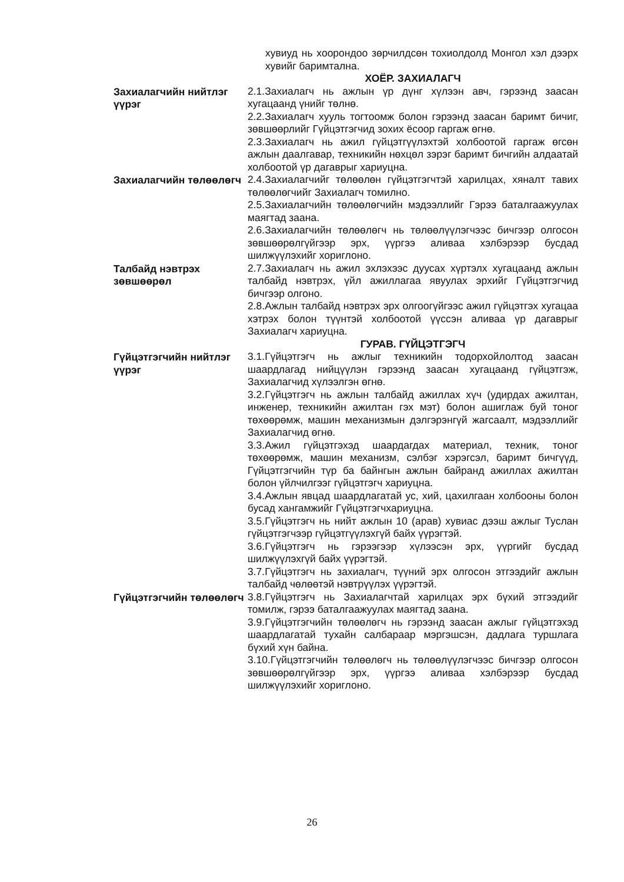хувиуд нь хоорондоо зөрчилдсөн тохиолдолд Монгол хэл дээрх хувийг баримтална.
ХОЁР. ЗАХИАЛАГЧ
Захиалагчийн нийтлэг үүрэг
2.1.Захиалагч нь ажлын үр дүнг хүлээн авч, гэрээнд заасан хугацаанд үнийг төлнө.
2.2.Захиалагч хууль тогтоомж болон гэрээнд заасан баримт бичиг, зөвшөөрлийг Гүйцэтгэгчид зохих ёсоор гаргаж өгнө.
2.3.Захиалагч нь ажил гүйцэтгүүлэхтэй холбоотой гаргаж өгсөн ажлын даалгавар, техникийн нөхцөл зэрэг баримт бичгийн алдаатай холбоотой үр дагаврыг хариуцна.
Захиалагчийн төлөөлөгч
2.4.Захиалагчийг төлөөлөн гүйцэтгэгчтэй харилцах, хяналт тавих төлөөлөгчийг Захиалагч томилно.
2.5.Захиалагчийн төлөөлөгчийн мэдээллийг Гэрээ баталгаажуулах маягтад заана.
2.6.Захиалагчийн төлөөлөгч нь төлөөлүүлэгчээс бичгээр олгосон зөвшөөрөлгүйгээр эрх, үүргээ аливаа хэлбэрээр бусдад шилжүүлэхийг хориглоно.
Талбайд нэвтрэх зөвшөөрөл
2.7.Захиалагч нь ажил эхлэхээс дуусах хүртэлх хугацаанд ажлын талбайд нэвтрэх, үйл ажиллагаа явуулах эрхийг Гүйцэтгэгчид бичгээр олгоно.
2.8.Ажлын талбайд нэвтрэх эрх олгоогүйгээс ажил гүйцэтгэх хугацаа хэтрэх болон түүнтэй холбоотой үүссэн аливаа үр дагаврыг Захиалагч хариуцна.
ГУРАВ. ГҮЙЦЭТГЭГЧ
Гүйцэтгэгчийн нийтлэг үүрэг
3.1.Гүйцэтгэгч нь ажлыг техникийн тодорхойлолтод заасан шаардлагад нийцүүлэн гэрээнд заасан хугацаанд гүйцэтгэж, Захиалагчид хүлээлгэн өгнө.
3.2.Гүйцэтгэгч нь ажлын талбайд ажиллах хүч (удирдах ажилтан, инженер, техникийн ажилтан гэх мэт) болон ашиглаж буй тоног төхөөрөмж, машин механизмын дэлгэрэнгүй жагсаалт, мэдээллийг Захиалагчид өгнө.
3.3.Ажил гүйцэтгэхэд шаардагдах материал, техник, тоног төхөөрөмж, машин механизм, сэлбэг хэрэгсэл, баримт бичгүүд, Гүйцэтгэгчийн түр ба байнгын ажлын байранд ажиллах ажилтан болон үйлчилгээг гүйцэтгэгч хариуцна.
3.4.Ажлын явцад шаардлагатай ус, хий, цахилгаан холбооны болон бусад хангамжийг Гүйцэтгэгчхариуцна.
3.5.Гүйцэтгэгч нь нийт ажлын 10 (арав) хувиас дээш ажлыг Туслан гүйцэтгэгчээр гүйцэтгүүлэхгүй байх үүрэгтэй.
3.6.Гүйцэтгэгч нь гэрээгээр хүлээсэн эрх, үүргийг бусдад шилжүүлэхгүй байх үүрэгтэй.
3.7.Гүйцэтгэгч нь захиалагч, түүний эрх олгосон этгээдийг ажлын талбайд чөлөөтэй нэвтрүүлэх үүрэгтэй.
Гүйцэтгэгчийн төлөөлөгч
3.8.Гүйцэтгэгч нь Захиалагчтай харилцах эрх бүхий этгээдийг томилж, гэрээ баталгаажуулах маягтад заана.
3.9.Гүйцэтгэгчийн төлөөлөгч нь гэрээнд заасан ажлыг гүйцэтгэхэд шаардлагатай тухайн салбараар мэргэшсэн, дадлага туршлага бүхий хүн байна.
3.10.Гүйцэтгэгчийн төлөөлөгч нь төлөөлүүлэгчээс бичгээр олгосон зөвшөөрөлгүйгээр эрх, үүргээ аливаа хэлбэрээр бусдад шилжүүлэхийг хориглоно.
26